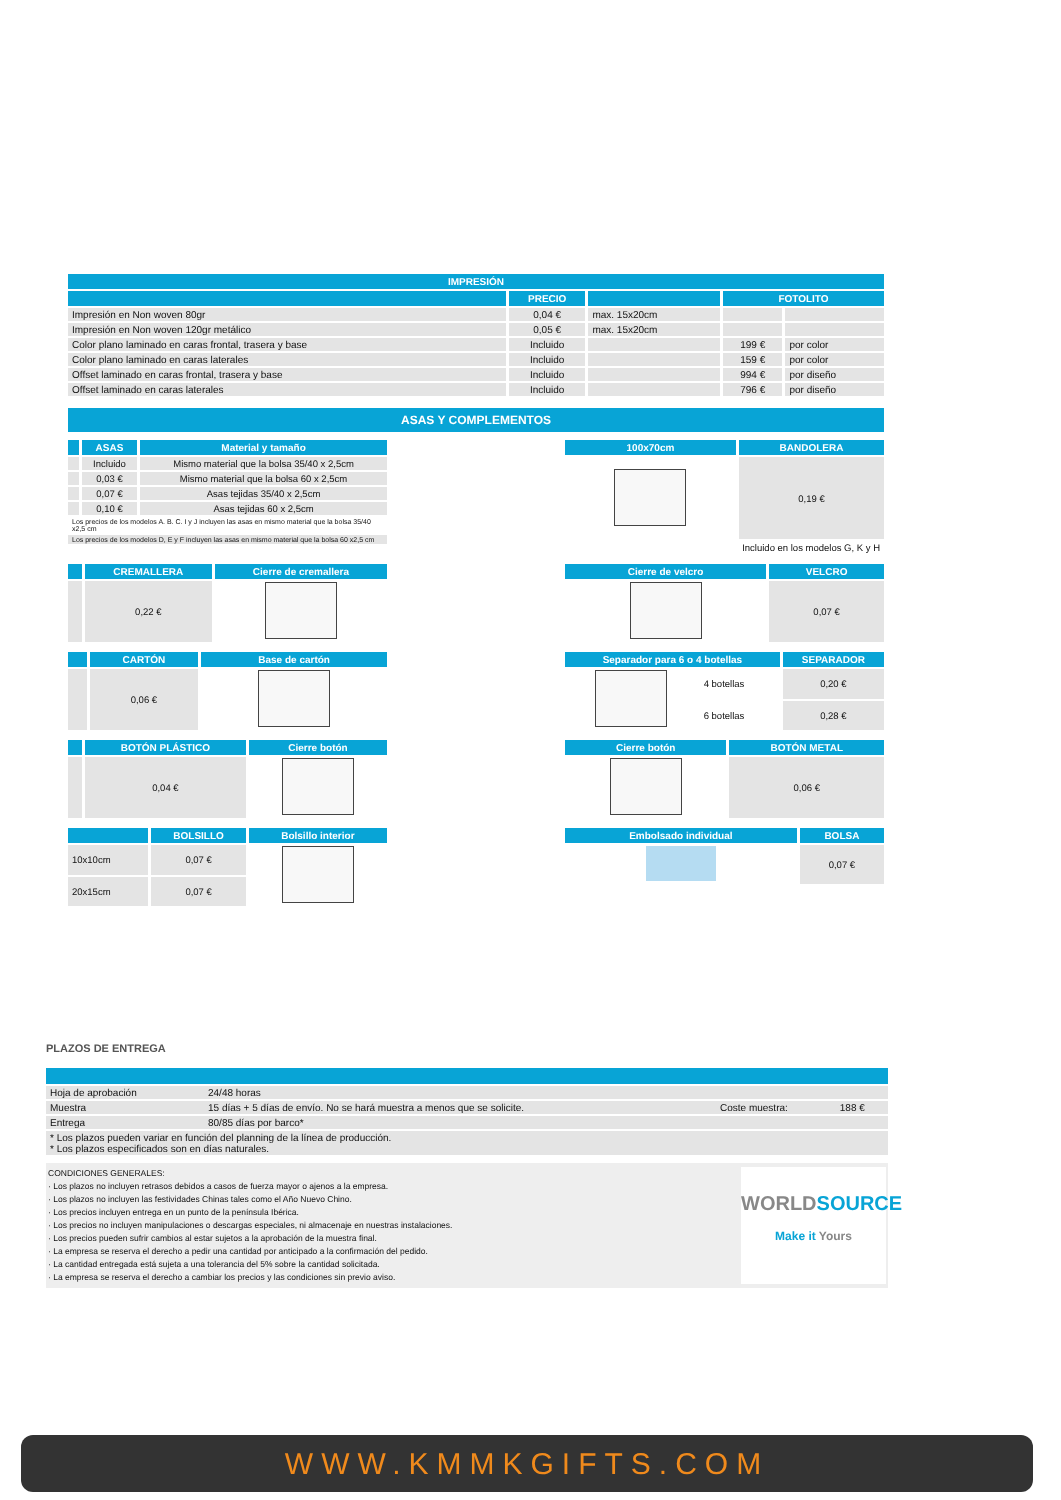| IMPRESIÓN | | | | |
| --- | --- | --- | --- | --- |
| | PRECIO | | FOTOLITO | |
| Impresión en Non woven 80gr | 0,04 € | max. 15x20cm | | |
| Impresión en Non woven 120gr metálico | 0,05 € | max. 15x20cm | | |
| Color plano laminado en caras frontal, trasera y base | Incluido | | 199 € | por color |
| Color plano laminado en caras laterales | Incluido | | 159 € | por color |
| Offset laminado en caras frontal, trasera y base | Incluido | | 994 € | por diseño |
| Offset laminado en caras laterales | Incluido | | 796 € | por diseño |
ASAS Y COMPLEMENTOS
| | ASAS | Material y tamaño |
| --- | --- | --- |
| | Incluido | Mismo material que la bolsa 35/40 x 2,5cm |
| | 0,03 € | Mismo material que la bolsa 60 x 2,5cm |
| | 0,07 € | Asas tejidas 35/40 x 2,5cm |
| | 0,10 € | Asas tejidas 60 x 2,5cm |
| Los precios de los modelos A. B. C. I y J incluyen las asas en mismo material que la bolsa 35/40 x2,5 cm | | |
| Los precios de los modelos D, E y F incluyen las asas en mismo material que la bolsa 60 x2,5 cm | | |
| 100x70cm | BANDOLERA |
| --- | --- |
| | 0,19 € |
| Incluido en los modelos G, K y H | |
| | CREMALLERA | Cierre de cremallera |
| --- | --- | --- |
| | 0,22 € | |
| Cierre de velcro | VELCRO |
| --- | --- |
| | 0,07 € |
| | CARTÓN | Base de cartón |
| --- | --- | --- |
| | 0,06 € | |
| Separador para 6 o 4 botellas | | SEPARADOR |
| --- | --- | --- |
| | 4 botellas | 0,20 € |
| | 6 botellas | 0,28 € |
| | BOTÓN PLÁSTICO | Cierre botón |
| --- | --- | --- |
| | 0,04 € | |
| Cierre botón | BOTÓN METAL |
| --- | --- |
| | 0,06 € |
| | BOLSILLO | Bolsillo interior |
| --- | --- | --- |
| 10x10cm | 0,07 € | |
| 20x15cm | 0,07 € | |
| Embolsado individual | BOLSA |
| --- | --- |
| | 0,07 € |
PLAZOS DE ENTREGA
| Hoja de aprobación | 24/48 horas | | |
| Muestra | 15 días + 5 días de envío. No se hará muestra a menos que se solicite. | Coste muestra: | 188 € |
| Entrega | 80/85 días por barco* | | |
| * Los plazos pueden variar en función del planning de la línea de producción. * Los plazos especificados son en días naturales. | | | |
CONDICIONES GENERALES:
· Los plazos no incluyen retrasos debidos a casos de fuerza mayor o ajenos a la empresa.
· Los plazos no incluyen las festividades Chinas tales como el Año Nuevo Chino.
· Los precios incluyen entrega en un punto de la península Ibérica.
· Los precios no incluyen manipulaciones o descargas especiales, ni almacenaje en nuestras instalaciones.
· Los precios pueden sufrir cambios al estar sujetos a la aprobación de la muestra final.
· La empresa se reserva el derecho a pedir una cantidad por anticipado a la confirmación del pedido.
· La cantidad entregada está sujeta a una tolerancia del 5% sobre la cantidad solicitada.
· La empresa se reserva el derecho a cambiar los precios y las condiciones sin previo aviso.
WORLDSOURCE
Make it Yours
WWW.KMMKGIFTS.COM